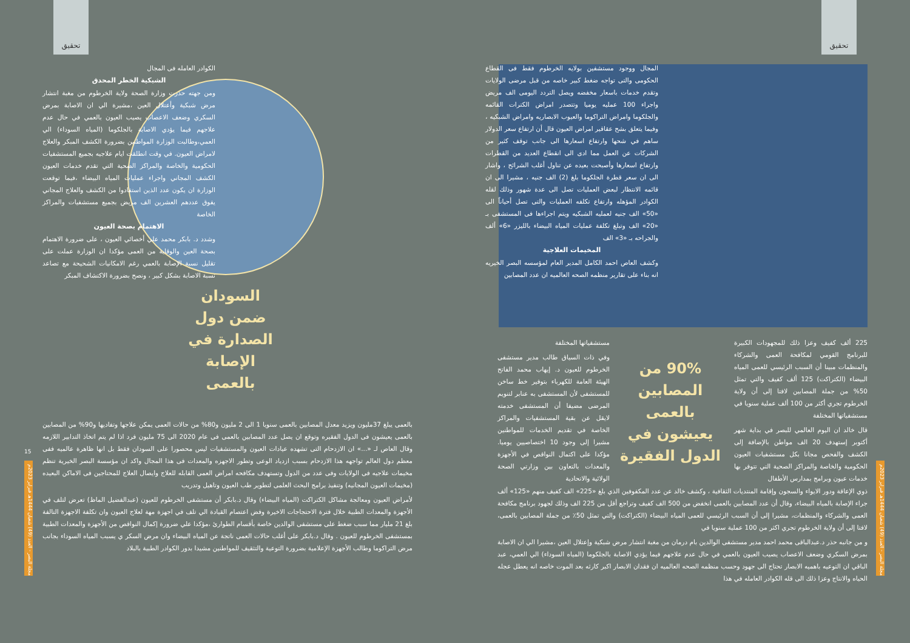تحقيق تحقيق
مجلة البصر - العدد (49) شعبان 1444هـ فبراير 2023م
مجلة البصر - العدد (49) شعبان 1444هـ فبراير 2023م
15
225 ألف كفيف وعزا ذلك للمجهودات الكبيرة للبرنامج القومي لمكافحة العمى والشركاء والمنظمات مبينا أن السبب الرئيسي للعمى المياه البيضاء (الكتراكت) 125 ألف كفيف والتي تمثل 50% من جملة المصابين لافتا إلى أن ولاية الخرطوم تجري أكثر من 100 ألف عملية سنويا في مستشفياتها المختلفة
قال خالد ان اليوم العالمي للبصر في بداية شهر أكتوبر إستهدف 20 الف مواطن بالإضافة إلى الكشف والفحص مجانا بكل مستشفيات العيون الحكومية والخاصة والمراكز الصحية التي تتوفر بها خدمات عيون وبرامج بمدارس الأطفال
90% من المصابين بالعمى يعيشون في الدول الفقيرة
مستشفياتها المختلفة
وفي ذات السياق طالب مدير مستشفى الخرطوم للعيون د. إيهاب محمد الفاتح الهيئة العامة للكهرباء بتوفير خط ساخن للمستشفى لأن المستشفى به عنابر لتنويم المرضى مضيفا أن المستشفى خدمته لايقل عن بقية المستشفيات والمراكز الخاصة في تقديم الخدمات للمواطنين مشيرا إلى وجود 10 اختصاصيين يوميا. مؤكدا على اكتمال النواقص في الأجهزة والمعدات بالتعاون بين وزارتي الصحة الولائية والاتحادية
ذوي الإعاقة ودور الايواء والسجون وإقامة المنتديات الثقافية ، وكشف خالد عن عدد المكفوفين الذي بلغ «225» الف كفيف منهم «125» ألف جراء الإصابة بالمياه البيضاء، وقال أن عدد المصابين بالعمى انخفض من 500 الف كفيف وتراجع أقل من 225 الف وذلك لجهود برنامج مكافحة العمى والشركاء والمنظمات، مشيرا إلى أن السبب الرئيسي للعمى المياه البيضاء (الكتراكت) والتي تمثل 50٪ من جملة المصابين بالعمى، لافتا إلى أن ولاية الخرطوم تجري اكثر من 100 عملية سنويا في
و من جانبه حذر د.عبدالباقى محمد احمد مدير مستشفى الوالدين بام درمان من مغبة انتشار مرض شبكية وإعتلال العين ،مشيرا الي ان الاصابة بمرض السكري وضعف الاعصاب يصيب العيون بالعمي في حال عدم علاجهم فيما يؤدي الاصابة بالجلكوما (المياه السوداء) الي العمي، عبد الباقي ان التوعيه باهميه الابصار تحتاج الى جهود وحسب منظمه الصحه العالميه ان فقدان الابصار اكبر كارثه بعد الموت خاصه انه يعطل عجله الحياه والانتاج وعزا ذلك الى قله الكوادر العامله في هذا
المجال ووجود مستشفين بولايه الخرطوم فقط فى القطاع الحكومى والتى تواجه ضغط كبير خاصه من قبل مرضى الولايات وتقدم خدمات باسعار مخفضه ويصل التردد اليومى الف مريض واجراء 100 عمليه يوميا وتتصدر امراض الكترات القائمه والجلكوما وامراض التراكوما والعيوب الابصاريه وامراض الشبكيه ، وفيما يتعلق بشح عقاقير امراض العيون قال أن ارتفاع سعر الدولار ساهم في شحها وارتفاع اسعارها الى جانب توقف كثير من الشركات عن العمل مما ادى الى انقطاع العديد من القطرات وارتفاع اسعارها وأصبحت بعيده عن تناول أغلب الشرائح ، واشار الى ان سعر قطرة الجلكوما بلغ (2) الف جنيه ، مشيرا الى ان قائمه الانتظار لبعض العمليات تصل الى عدة شهور وذلك لقله الكوادر المؤهله وارتفاع تكلفه العمليات والتى تصل أحياناً الى «50» الف جنيه لعمليه الشبكيه ويتم اجراءها فى المستشفى بـ «20» الف وتبلغ تكلفة عمليات المياه البيضاء بالليزر «6» ألف والجراحه بـ «3» الف
المخيمات العلاجية
وكشف العاص احمد الكامل المدير العام لمؤسسه البصر الخيريه انه بناء على تقارير منظمه الصحه العالميه ان عدد المصابين
السودان ضمن دول الصدارة في الإصابة بالعمى
الكوادر العامله فى المجال
الشبكية الخطر المحدق
ومن جهته حذرت وزارة الصحة ولاية الخرطوم من مغبة انتشار مرض شبكية وأعتلال العين ،مشيرة الي ان الاصابة بمرض السكري وضعف الاعصاب يصيب العيون بالعمي في حال عدم علاجهم فيما يؤدي الاصابة بالجلكوما (المياه السوداء) الي العمي،وطالبت الوزارة المواطنين بضرورة الكشف المبكر والعلاج لامراض العيون. في وقت انطلقت ايام علاجيه بجميع المستشفيات الحكومية والخاصة والمراكز الصحية التي تقدم خدمات العيون الكشف المجاني واجراء عمليات المياه البيضاء ،فيما توقعت الوزارة ان يكون عدد الذين استفادوا من الكشف والعلاج المجاني يفوق عددهم العشرين الف مريض بجميع مستشفيات والمراكز الخاصة
الاهتمام بصحة العيون
وشدد د. بابكر محمد علي أخصائي العيون ، على ضرورة الاهتمام بصحة العين والوقاية من العمى مؤكدا ان الوزارة عملت على تقليل نسبة الإصابة بالعمي رغم الامكانيات الشحيحة مع تصاعد نسبة الاصابة بشكل كبير ، ونصح بضرورة الاكتشاف المبكر
بالعمى يبلغ 37مليون ويزيد معدل المصابين بالعمى سنويا 1 الى 2 مليون و80% من حالات العمى يمكن علاجها وتفاديها و90% من المصابين بالعمى يعيشون فى الدول الفقيره وتوقع ان يصل عدد المصابين بالعمى فى عام 2020 الى 75 مليون فرد اذا لم يتم اتخاذ التدابير اللازمه وقال العاص لـ «...» ان الازدحام التى تشهده عيادات العيون والمستشفيات ليس محصورا على السودان فقط بل انها ظاهرة عالميه ففى معظم دول العالم تواجهه هذا الازدحام بسبب ازدياد الوعى وتطور الاجهزه والمعدات فى هذا المجال واكد ان مؤسسة البصر الخيرية تنظم مخيمات علاجيه فى الولايات وفى عدد من الدول وتستهدف مكافحه امراض العمى القابله للعلاج وايصال العلاج للمحتاجين فى الاماكن البعيده (مخيمات العيون المجانيه) وتنفيذ برامج البحث العلمى لتطوير طب العيون وتاهيل وتدريب
لأمراض العيون ومعالجة مشاكل الكتراكت (المياه البيضاء) وقال د.بابكر أن مستشفى الخرطوم للعيون (عبدالفضيل الماظ) تعرض لتلف في الأجهزة والمعدات الطبية خلال فترة الاحتجاجات الاخيرة وفض اعتصام القيادة الي تلف في اجهزة مهة لعلاج العيون وان تكلفة الاجهزة التالفة بلغ 21 مليار مما سبب ضغط على مستشفى الوالدين خاصة بأقسام الطوارئ ،مؤكدا علي ضرورة إكمال النواقص من الأجهزة والمعدات الطبية بمستشفى الخرطوم للعيون . وقال د.بابكر على أغلب حالات العمى ناتجة عن المياه البيضاء وان مرض السكر ي يسبب المياه السوداء بجانب مرض التراكوما وطالب الأجهزة الإعلامية بضرورة التوعية والتثقيف للمواطنين مشيدا بدور الكوادر الطبية بالبلاد